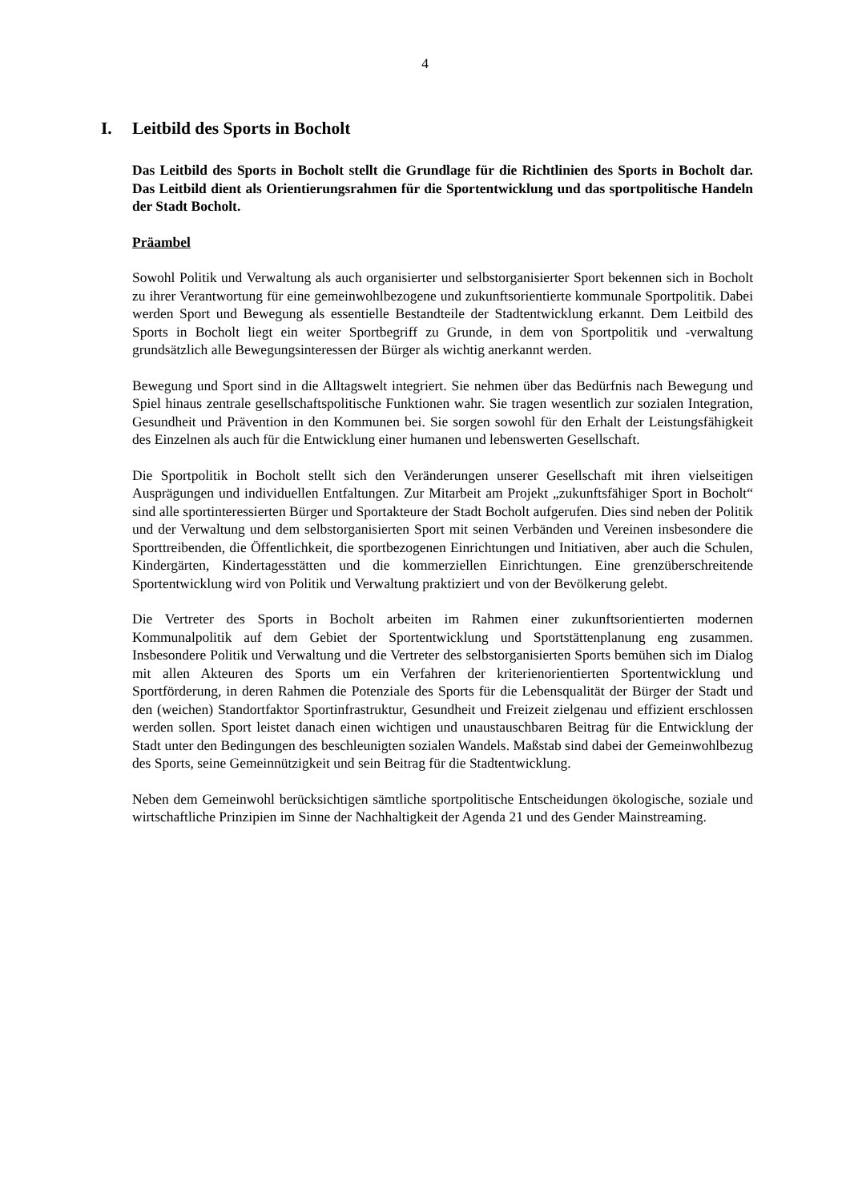4
I. Leitbild des Sports in Bocholt
Das Leitbild des Sports in Bocholt stellt die Grundlage für die Richtlinien des Sports in Bocholt dar. Das Leitbild dient als Orientierungsrahmen für die Sportentwick­lung und das sportpolitische Handeln der Stadt Bocholt.
Präambel
Sowohl Politik und Verwaltung als auch organisierter und selbstorganisierter Sport bekennen sich in Bocholt zu ihrer Verantwortung für eine gemeinwohlbezogene und zukunftsorientierte kommunale Sportpolitik. Dabei werden Sport und Bewegung als essentielle Bestandteile der Stadtentwicklung erkannt. Dem Leitbild des Sports in Bocholt liegt ein weiter Sportbegriff zu Grunde, in dem von Sportpolitik und -verwaltung grundsätzlich alle Bewegungsinteressen der Bürger als wichtig anerkannt werden.
Bewegung und Sport sind in die Alltagswelt integriert. Sie nehmen über das Bedürf­nis nach Bewegung und Spiel hinaus zentrale gesellschaftspolitische Funktionen wahr. Sie tragen wesentlich zur sozialen Integration, Gesundheit und Prävention in den Kommunen bei. Sie sorgen sowohl für den Erhalt der Leistungsfähigkeit des Ein­zelnen als auch für die Entwicklung einer humanen und lebenswerten Gesellschaft.
Die Sportpolitik in Bocholt stellt sich den Veränderungen unserer Gesellschaft mit ih­ren vielseitigen Ausprägungen und individuellen Entfaltungen. Zur Mitarbeit am Pro­jekt „zukunftsfähiger Sport in Bocholt“ sind alle sportinteressierten Bürger und Sportakteure der Stadt Bocholt aufgerufen. Dies sind neben der Politik und der Ver­waltung und dem selbstorganisierten Sport mit seinen Verbänden und Vereinen insbe­sondere die Sporttreibenden, die Öffentlichkeit, die sportbezogenen Einrichtungen und Initiativen, aber auch die Schulen, Kindergärten, Kindertagesstätten und die kommerziellen Einrichtungen. Eine grenzüberschreitende Sportentwicklung wird von Politik und Verwaltung praktiziert und von der Bevölkerung gelebt.
Die Vertreter des Sports in Bocholt arbeiten im Rahmen einer zukunftsorientierten modernen Kommunalpolitik auf dem Gebiet der Sportentwicklung und Sportstätten­planung eng zusammen. Insbesondere Politik und Verwaltung und die Vertreter des selbstorganisierten Sports bemühen sich im Dialog mit allen Akteuren des Sports um ein Verfahren der kriterienorientierten Sportentwicklung und Sportförderung, in deren Rahmen die Potenziale des Sports für die Lebensqualität der Bürger der Stadt und den (weichen) Standortfaktor Sportinfrastruktur, Gesundheit und Freizeit zielgenau und effizient erschlossen werden sollen. Sport leistet danach einen wichtigen und unaus­tauschbaren Beitrag für die Entwicklung der Stadt unter den Bedingungen des be­schleunigten sozialen Wandels. Maßstab sind dabei der Gemeinwohlbezug des Sports, seine Gemeinnützigkeit und sein Beitrag für die Stadtentwicklung.
Neben dem Gemeinwohl berücksichtigen sämtliche sportpolitische Entscheidungen ökologische, soziale und wirtschaftliche Prinzipien im Sinne der Nachhaltigkeit der Agenda 21 und des Gender Mainstreaming.